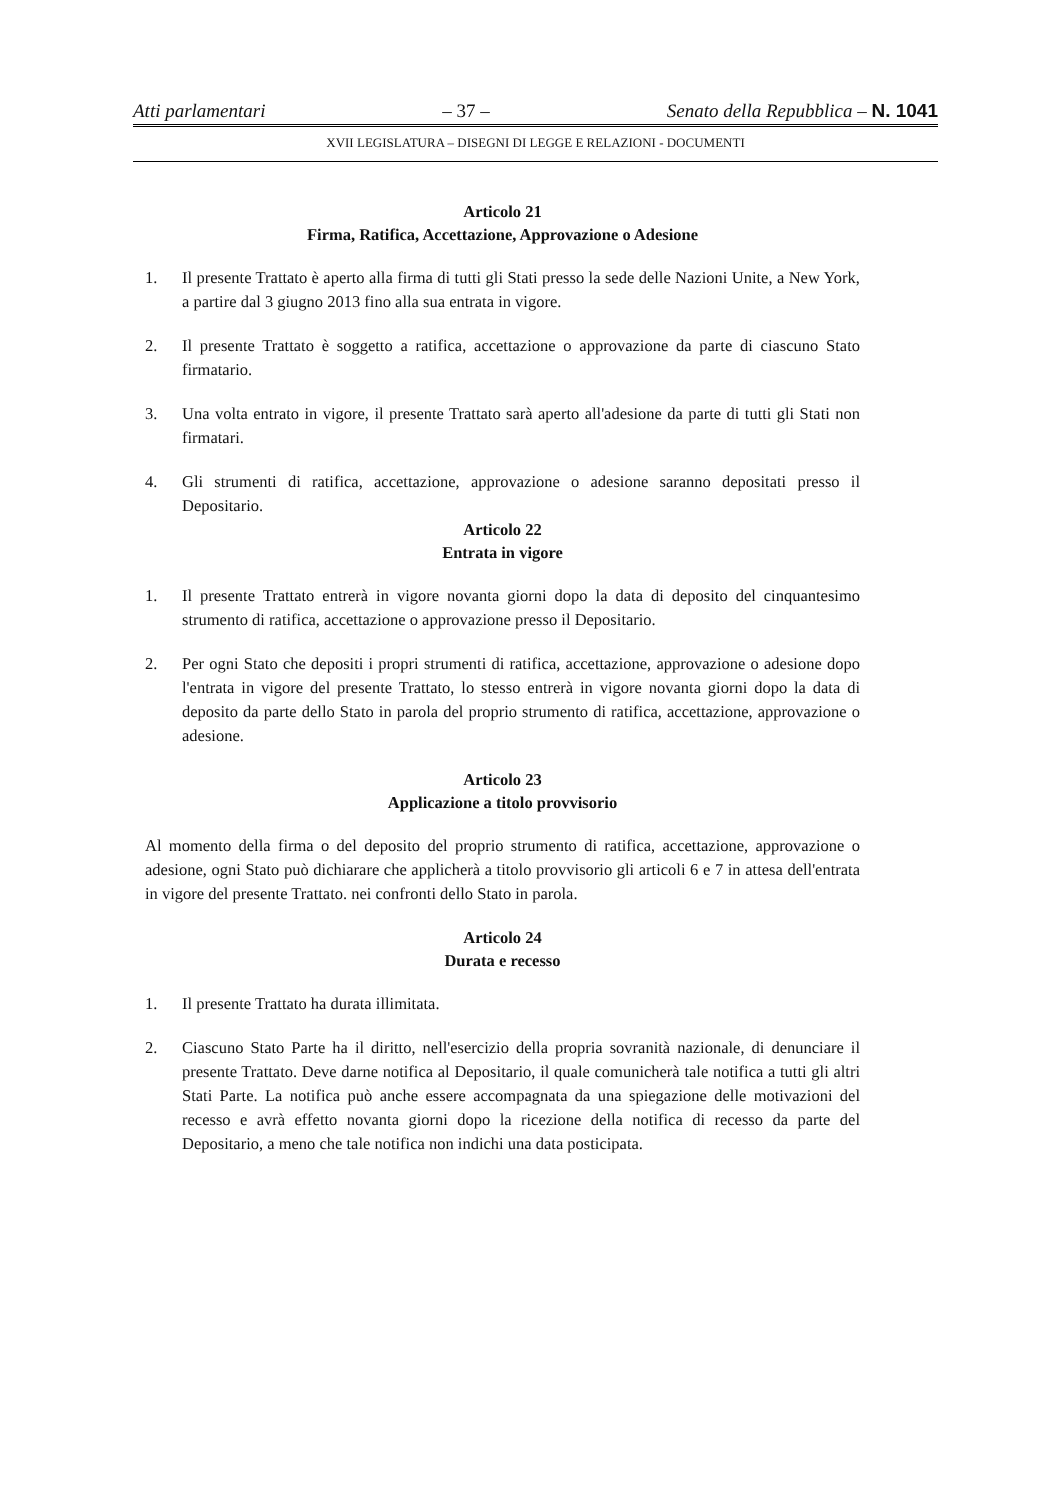Atti parlamentari – 37 – Senato della Repubblica – N. 1041
XVII LEGISLATURA – DISEGNI DI LEGGE E RELAZIONI - DOCUMENTI
Articolo 21
Firma, Ratifica, Accettazione, Approvazione o Adesione
1. Il presente Trattato è aperto alla firma di tutti gli Stati presso la sede delle Nazioni Unite, a New York, a partire dal 3 giugno 2013 fino alla sua entrata in vigore.
2. Il presente Trattato è soggetto a ratifica, accettazione o approvazione da parte di ciascuno Stato firmatario.
3. Una volta entrato in vigore, il presente Trattato sarà aperto all'adesione da parte di tutti gli Stati non firmatari.
4. Gli strumenti di ratifica, accettazione, approvazione o adesione saranno depositati presso il Depositario.
Articolo 22
Entrata in vigore
1. Il presente Trattato entrerà in vigore novanta giorni dopo la data di deposito del cinquantesimo strumento di ratifica, accettazione o approvazione presso il Depositario.
2. Per ogni Stato che depositi i propri strumenti di ratifica, accettazione, approvazione o adesione dopo l'entrata in vigore del presente Trattato, lo stesso entrerà in vigore novanta giorni dopo la data di deposito da parte dello Stato in parola del proprio strumento di ratifica, accettazione, approvazione o adesione.
Articolo 23
Applicazione a titolo provvisorio
Al momento della firma o del deposito del proprio strumento di ratifica, accettazione, approvazione o adesione, ogni Stato può dichiarare che applicherà a titolo provvisorio gli articoli 6 e 7 in attesa dell'entrata in vigore del presente Trattato. nei confronti dello Stato in parola.
Articolo 24
Durata e recesso
1. Il presente Trattato ha durata illimitata.
2. Ciascuno Stato Parte ha il diritto, nell'esercizio della propria sovranità nazionale, di denunciare il presente Trattato. Deve darne notifica al Depositario, il quale comunicherà tale notifica a tutti gli altri Stati Parte. La notifica può anche essere accompagnata da una spiegazione delle motivazioni del recesso e avrà effetto novanta giorni dopo la ricezione della notifica di recesso da parte del Depositario, a meno che tale notifica non indichi una data posticipata.